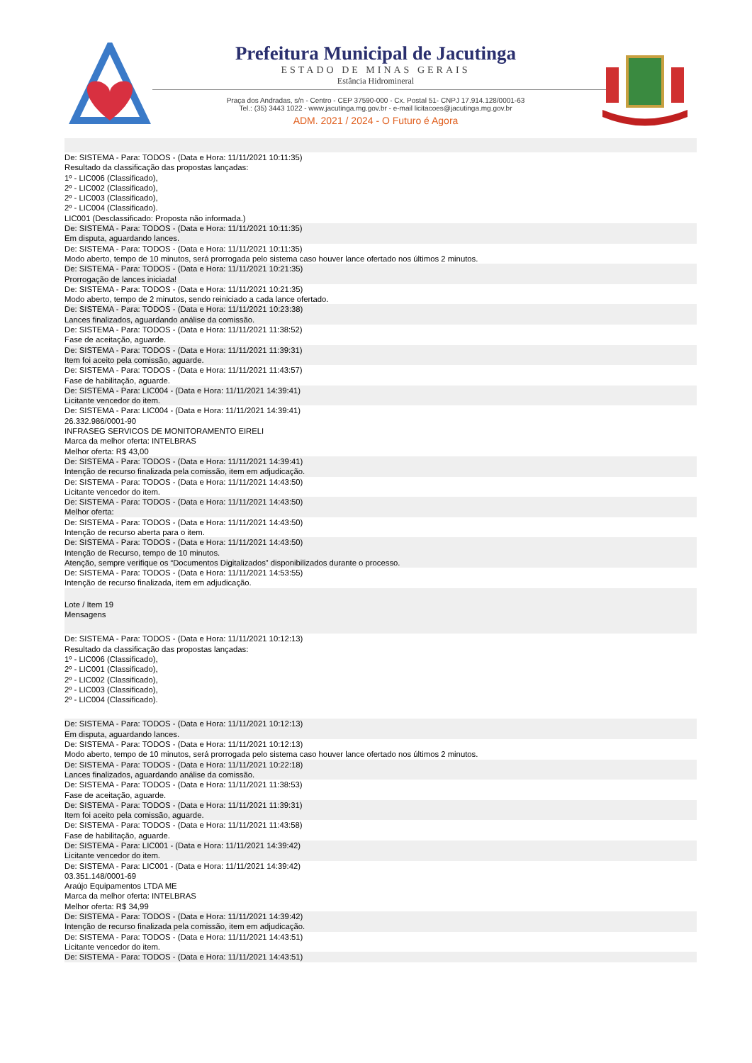Prefeitura Municipal de Jacutinga
ESTADO DE MINAS GERAIS
Estância Hidromineral
Praça dos Andradas, s/n - Centro - CEP 37590-000 - Cx. Postal 51- CNPJ 17.914.128/0001-63
Tel.: (35) 3443 1022 - www.jacutinga.mg.gov.br - e-mail licitacoes@jacutinga.mg.gov.br
ADM. 2021 / 2024 - O Futuro é Agora
De: SISTEMA - Para: TODOS - (Data e Hora: 11/11/2021 10:11:35)
Resultado da classificação das propostas lançadas:
1º - LIC006 (Classificado),
2º - LIC002 (Classificado),
2º - LIC003 (Classificado),
2º - LIC004 (Classificado).
LIC001 (Desclassificado: Proposta não informada.)
De: SISTEMA - Para: TODOS - (Data e Hora: 11/11/2021 10:11:35)
Em disputa, aguardando lances.
De: SISTEMA - Para: TODOS - (Data e Hora: 11/11/2021 10:11:35)
Modo aberto, tempo de 10 minutos, será prorrogada pelo sistema caso houver lance ofertado nos últimos 2 minutos.
De: SISTEMA - Para: TODOS - (Data e Hora: 11/11/2021 10:21:35)
Prorrogação de lances iniciada!
De: SISTEMA - Para: TODOS - (Data e Hora: 11/11/2021 10:21:35)
Modo aberto, tempo de 2 minutos, sendo reiniciado a cada lance ofertado.
De: SISTEMA - Para: TODOS - (Data e Hora: 11/11/2021 10:23:38)
Lances finalizados, aguardando análise da comissão.
De: SISTEMA - Para: TODOS - (Data e Hora: 11/11/2021 11:38:52)
Fase de aceitação, aguarde.
De: SISTEMA - Para: TODOS - (Data e Hora: 11/11/2021 11:39:31)
Item foi aceito pela comissão, aguarde.
De: SISTEMA - Para: TODOS - (Data e Hora: 11/11/2021 11:43:57)
Fase de habilitação, aguarde.
De: SISTEMA - Para: LIC004 - (Data e Hora: 11/11/2021 14:39:41)
Licitante vencedor do item.
De: SISTEMA - Para: LIC004 - (Data e Hora: 11/11/2021 14:39:41)
26.332.986/0001-90
INFRASEG SERVICOS DE MONITORAMENTO EIRELI
Marca da melhor oferta: INTELBRAS
Melhor oferta: R$ 43,00
De: SISTEMA - Para: TODOS - (Data e Hora: 11/11/2021 14:39:41)
Intenção de recurso finalizada pela comissão, item em adjudicação.
De: SISTEMA - Para: TODOS - (Data e Hora: 11/11/2021 14:43:50)
Licitante vencedor do item.
De: SISTEMA - Para: TODOS - (Data e Hora: 11/11/2021 14:43:50)
Melhor oferta:
De: SISTEMA - Para: TODOS - (Data e Hora: 11/11/2021 14:43:50)
Intenção de recurso aberta para o item.
De: SISTEMA - Para: TODOS - (Data e Hora: 11/11/2021 14:43:50)
Intenção de Recurso, tempo de 10 minutos.
Atenção, sempre verifique os “Documentos Digitalizados” disponibilizados durante o processo.
De: SISTEMA - Para: TODOS - (Data e Hora: 11/11/2021 14:53:55)
Intenção de recurso finalizada, item em adjudicação.
Lote / Item 19
Mensagens
De: SISTEMA - Para: TODOS - (Data e Hora: 11/11/2021 10:12:13)
Resultado da classificação das propostas lançadas:
1º - LIC006 (Classificado),
2º - LIC001 (Classificado),
2º - LIC002 (Classificado),
2º - LIC003 (Classificado),
2º - LIC004 (Classificado).
De: SISTEMA - Para: TODOS - (Data e Hora: 11/11/2021 10:12:13)
Em disputa, aguardando lances.
De: SISTEMA - Para: TODOS - (Data e Hora: 11/11/2021 10:12:13)
Modo aberto, tempo de 10 minutos, será prorrogada pelo sistema caso houver lance ofertado nos últimos 2 minutos.
De: SISTEMA - Para: TODOS - (Data e Hora: 11/11/2021 10:22:18)
Lances finalizados, aguardando análise da comissão.
De: SISTEMA - Para: TODOS - (Data e Hora: 11/11/2021 11:38:53)
Fase de aceitação, aguarde.
De: SISTEMA - Para: TODOS - (Data e Hora: 11/11/2021 11:39:31)
Item foi aceito pela comissão, aguarde.
De: SISTEMA - Para: TODOS - (Data e Hora: 11/11/2021 11:43:58)
Fase de habilitação, aguarde.
De: SISTEMA - Para: LIC001 - (Data e Hora: 11/11/2021 14:39:42)
Licitante vencedor do item.
De: SISTEMA - Para: LIC001 - (Data e Hora: 11/11/2021 14:39:42)
03.351.148/0001-69
Araújo Equipamentos LTDA ME
Marca da melhor oferta: INTELBRAS
Melhor oferta: R$ 34,99
De: SISTEMA - Para: TODOS - (Data e Hora: 11/11/2021 14:39:42)
Intenção de recurso finalizada pela comissão, item em adjudicação.
De: SISTEMA - Para: TODOS - (Data e Hora: 11/11/2021 14:43:51)
Licitante vencedor do item.
De: SISTEMA - Para: TODOS - (Data e Hora: 11/11/2021 14:43:51)